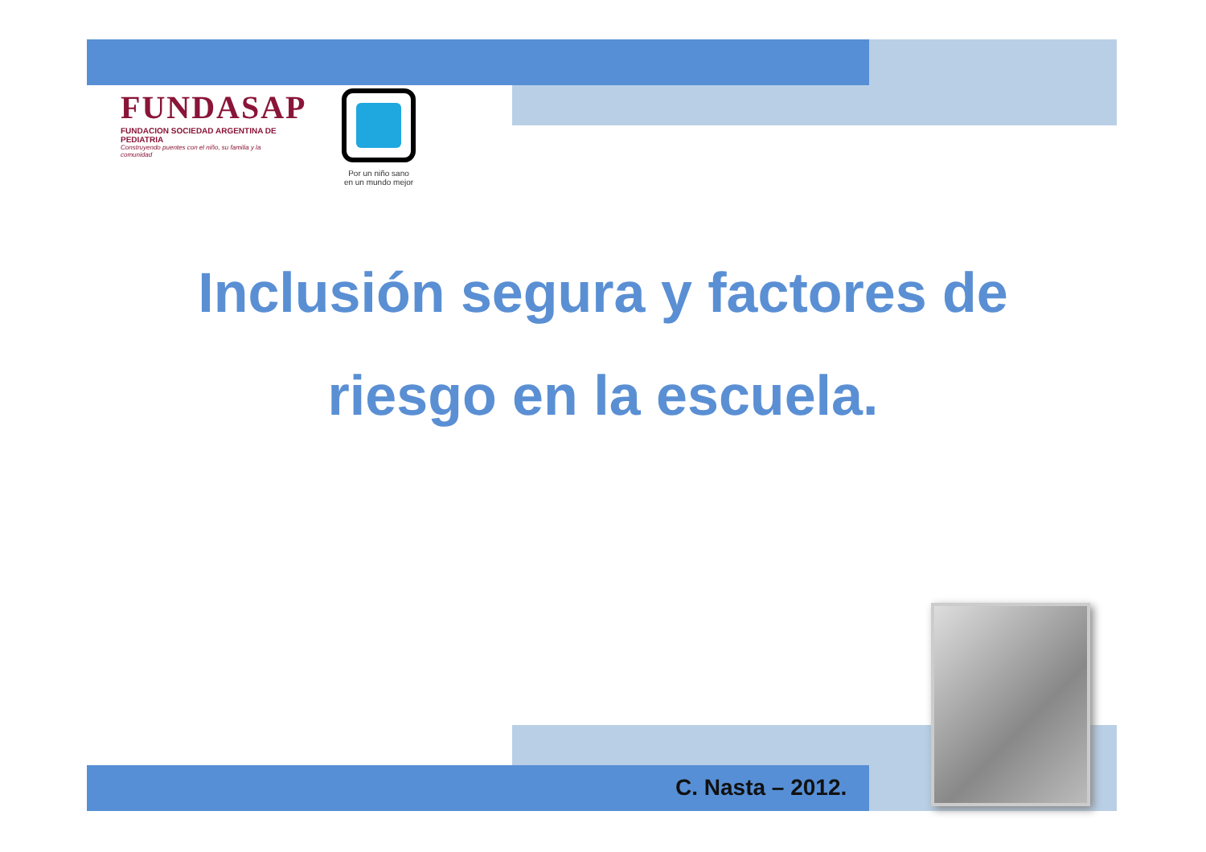FUNDASAP
FUNDACION SOCIEDAD ARGENTINA DE PEDIATRIA
Construyendo puentes con el niño, su familia y la comunidad
Por un niño sano
en un mundo mejor
Inclusión segura y factores de
riesgo en la escuela.
C. Nasta – 2012.